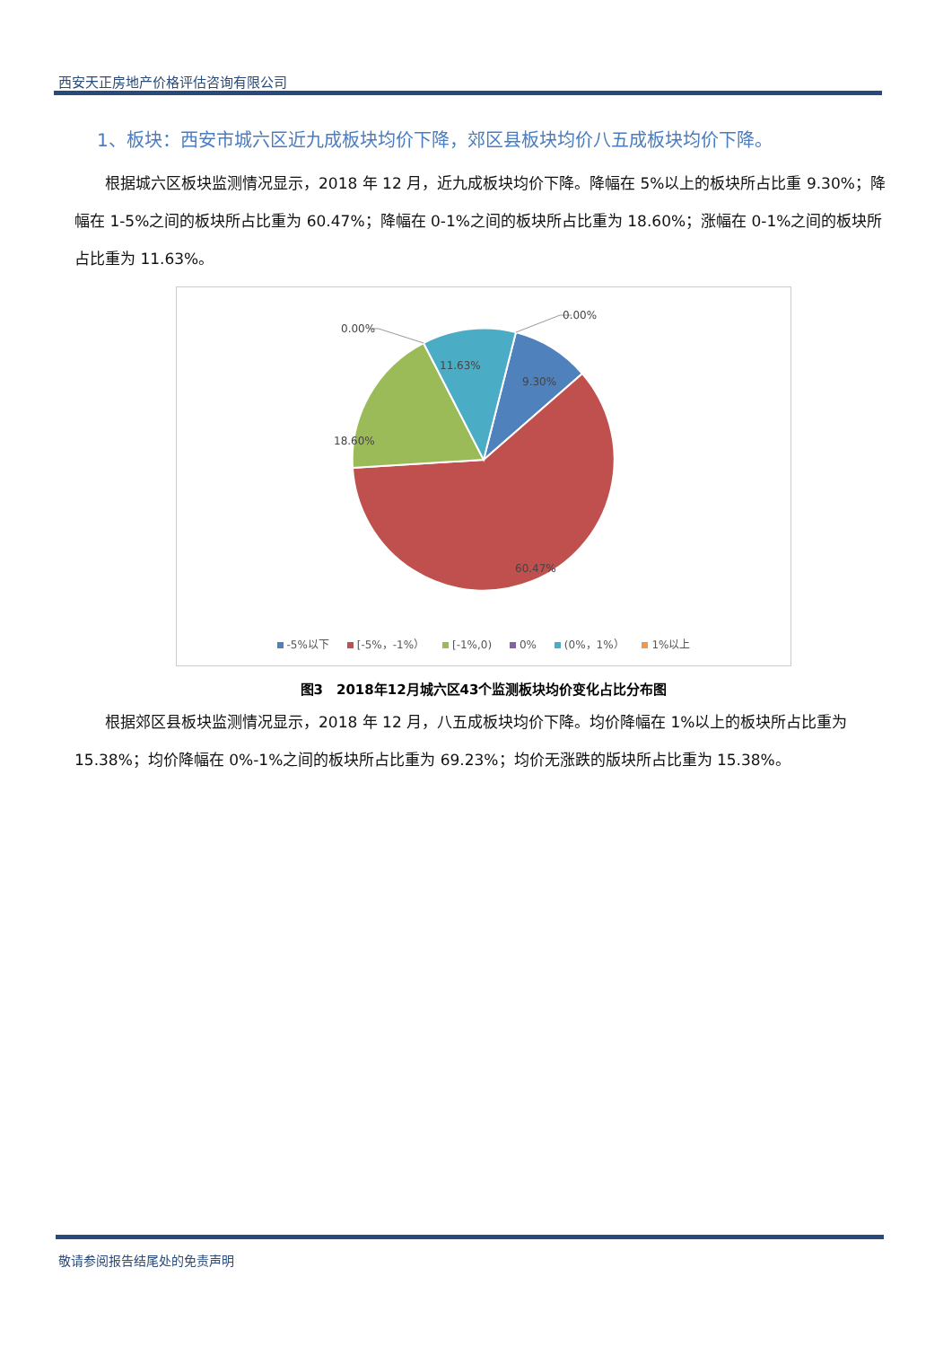西安天正房地产价格评估咨询有限公司
1、板块：西安市城六区近九成板块均价下降，郊区县板块均价八五成板块均价下降。
根据城六区板块监测情况显示，2018 年 12 月，近九成板块均价下降。降幅在 5%以上的板块所占比重 9.30%；降幅在 1-5%之间的板块所占比重为 60.47%；降幅在 0-1%之间的板块所占比重为 18.60%；涨幅在 0-1%之间的板块所占比重为 11.63%。
0.00%
0.00%
11.63%
9.30%
18.60%
60.47%
-5%以下 [-5%，-1%） [-1%,0) 0% (0%，1%） 1%以上
图3　2018年12月城六区43个监测板块均价变化占比分布图
根据郊区县板块监测情况显示，2018 年 12 月，八五成板块均价下降。均价降幅在 1%以上的板块所占比重为 15.38%；均价降幅在 0%-1%之间的板块所占比重为 69.23%；均价无涨跌的版块所占比重为 15.38%。
敬请参阅报告结尾处的免责声明